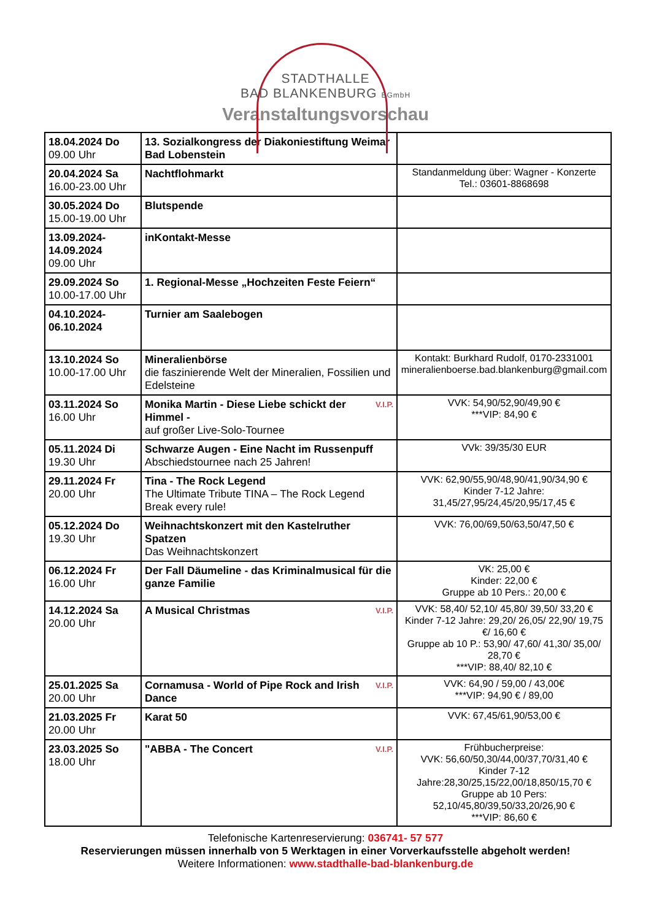STADTHALLE
BAD BLANKENBURG BGmbH
Veranstaltungsvorschau
| 18.04.2024 Do 09.00 Uhr | 13. Sozialkongress der Diakoniestiftung Weimar Bad Lobenstein | |
| 20.04.2024 Sa 16.00-23.00 Uhr | Nachtflohmarkt | Standanmeldung über: Wagner - Konzerte Tel.: 03601-8868698 |
| 30.05.2024 Do 15.00-19.00 Uhr | Blutspende | |
| 13.09.2024- 14.09.2024 09.00 Uhr | inKontakt-Messe | |
| 29.09.2024 So 10.00-17.00 Uhr | 1. Regional-Messe „Hochzeiten Feste Feiern“ | |
| 04.10.2024- 06.10.2024 | Turnier am Saalebogen | |
| 13.10.2024 So 10.00-17.00 Uhr | Mineralienbörse die faszinierende Welt der Mineralien, Fossilien und Edelsteine | Kontakt: Burkhard Rudolf, 0170-2331001 mineralienboerse.bad.blankenburg@gmail.com |
| 03.11.2024 So 16.00 Uhr | V.I.P. Monika Martin - Diese Liebe schickt der Himmel - auf großer Live-Solo-Tournee | VVK: 54,90/52,90/49,90 € ***VIP: 84,90 € |
| 05.11.2024 Di 19.30 Uhr | Schwarze Augen - Eine Nacht im Russenpuff Abschiedstournee nach 25 Jahren! | VVk: 39/35/30 EUR |
| 29.11.2024 Fr 20.00 Uhr | Tina - The Rock Legend The Ultimate Tribute TINA – The Rock Legend Break every rule! | VVK: 62,90/55,90/48,90/41,90/34,90 € Kinder 7-12 Jahre: 31,45/27,95/24,45/20,95/17,45 € |
| 05.12.2024 Do 19.30 Uhr | Weihnachtskonzert mit den Kastelruther Spatzen Das Weihnachtskonzert | VVK: 76,00/69,50/63,50/47,50 € |
| 06.12.2024 Fr 16.00 Uhr | Der Fall Däumeline - das Kriminalmusical für die ganze Familie | VK: 25,00 € Kinder: 22,00 € Gruppe ab 10 Pers.: 20,00 € |
| 14.12.2024 Sa 20.00 Uhr | V.I.P. A Musical Christmas | VVK: 58,40/ 52,10/ 45,80/ 39,50/ 33,20 € Kinder 7-12 Jahre: 29,20/ 26,05/ 22,90/ 19,75 €/ 16,60 € Gruppe ab 10 P.: 53,90/ 47,60/ 41,30/ 35,00/ 28,70 € ***VIP: 88,40/ 82,10 € |
| 25.01.2025 Sa 20.00 Uhr | V.I.P. Cornamusa - World of Pipe Rock and Irish Dance | VVK: 64,90 / 59,00 / 43,00€ ***VIP: 94,90 € / 89,00 |
| 21.03.2025 Fr 20.00 Uhr | Karat 50 | VVK: 67,45/61,90/53,00 € |
| 23.03.2025 So 18.00 Uhr | V.I.P. "ABBA - The Concert | Frühbucherpreise: VVK: 56,60/50,30/44,00/37,70/31,40 € Kinder 7-12 Jahre:28,30/25,15/22,00/18,850/15,70 € Gruppe ab 10 Pers: 52,10/45,80/39,50/33,20/26,90 € ***VIP: 86,60 € |
Telefonische Kartenreservierung: 036741- 57 577
Reservierungen müssen innerhalb von 5 Werktagen in einer Vorverkaufsstelle abgeholt werden!
Weitere Informationen: www.stadthalle-bad-blankenburg.de